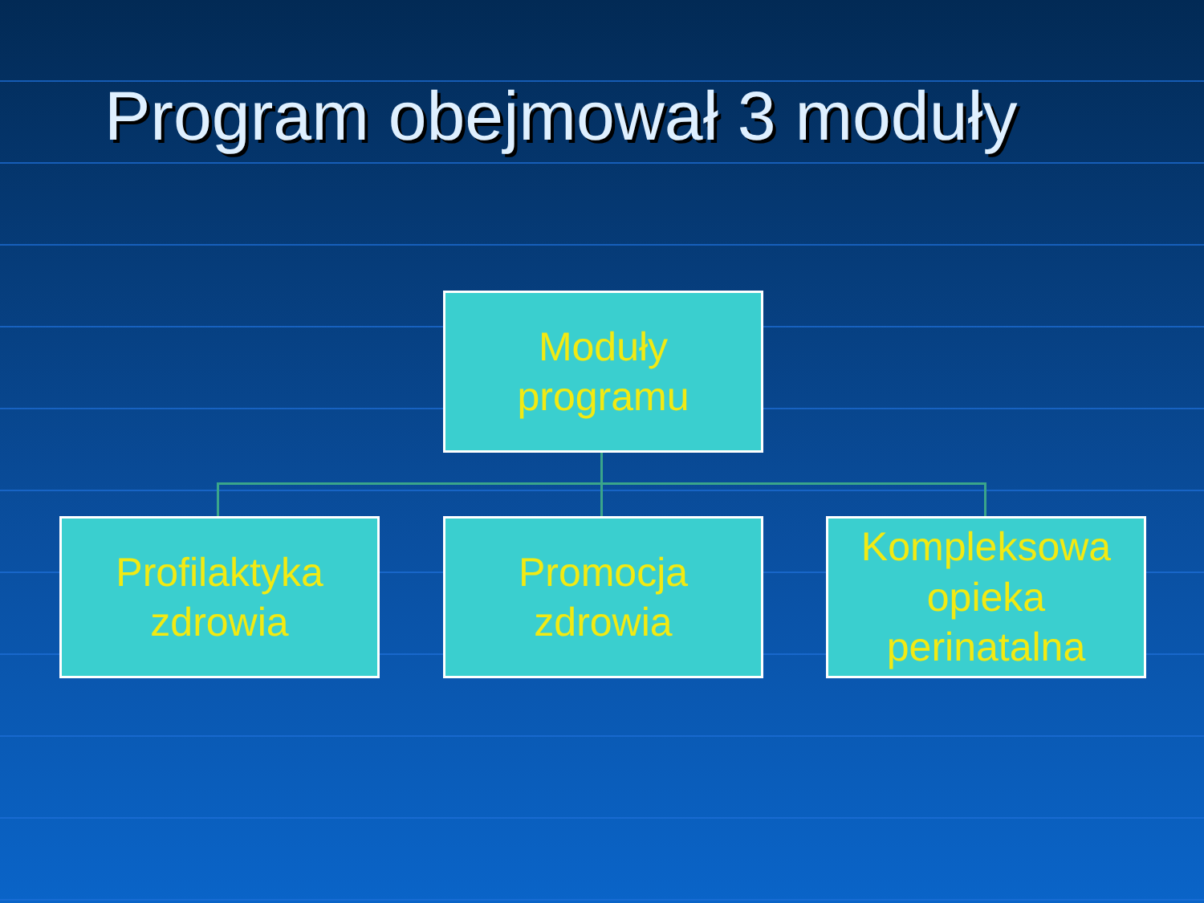Program obejmował 3 moduły
Moduły
programu
Profilaktyka
zdrowia
Promocja
zdrowia
Kompleksowa
opieka
perinatalna